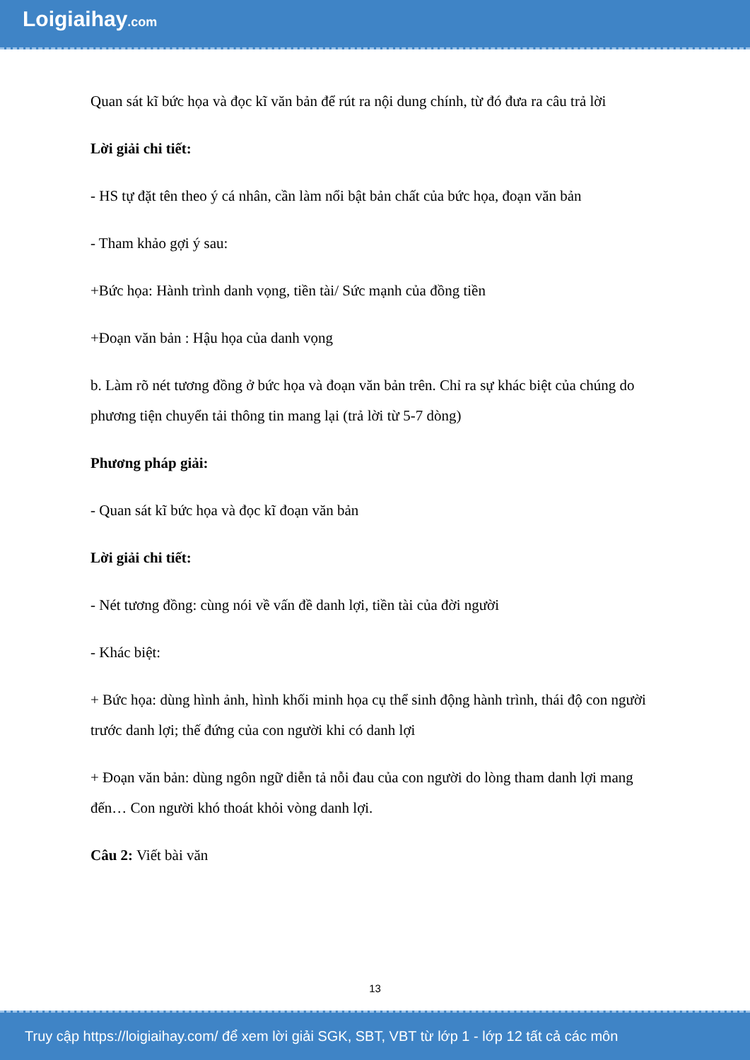Loigiaihay.com
Quan sát kĩ bức họa và đọc kĩ văn bản để rút ra nội dung chính, từ đó đưa ra câu trả lời
Lời giải chi tiết:
- HS tự đặt tên theo ý cá nhân, cần làm nổi bật bản chất của bức họa, đoạn văn bản
- Tham khảo gợi ý sau:
+Bức họa: Hành trình danh vọng, tiền tài/ Sức mạnh của đồng tiền
+Đoạn văn bản : Hậu họa của danh vọng
b. Làm rõ nét tương đồng ở bức họa và đoạn văn bản trên. Chỉ ra sự khác biệt của chúng do phương tiện chuyển tải thông tin mang lại (trả lời từ 5-7 dòng)
Phương pháp giải:
- Quan sát kĩ bức họa và đọc kĩ đoạn văn bản
Lời giải chi tiết:
- Nét tương đồng: cùng nói về vấn đề danh lợi, tiền tài của đời người
- Khác biệt:
+ Bức họa: dùng hình ảnh, hình khối minh họa cụ thể sinh động hành trình, thái độ con người trước danh lợi; thế đứng của con người khi có danh lợi
+ Đoạn văn bản: dùng ngôn ngữ diễn tả nỗi đau của con người do lòng tham danh lợi mang đến… Con người khó thoát khỏi vòng danh lợi.
Câu 2: Viết bài văn
13
Truy cập https://loigiaihay.com/ để xem lời giải SGK, SBT, VBT từ lớp 1 - lớp 12 tất cả các môn